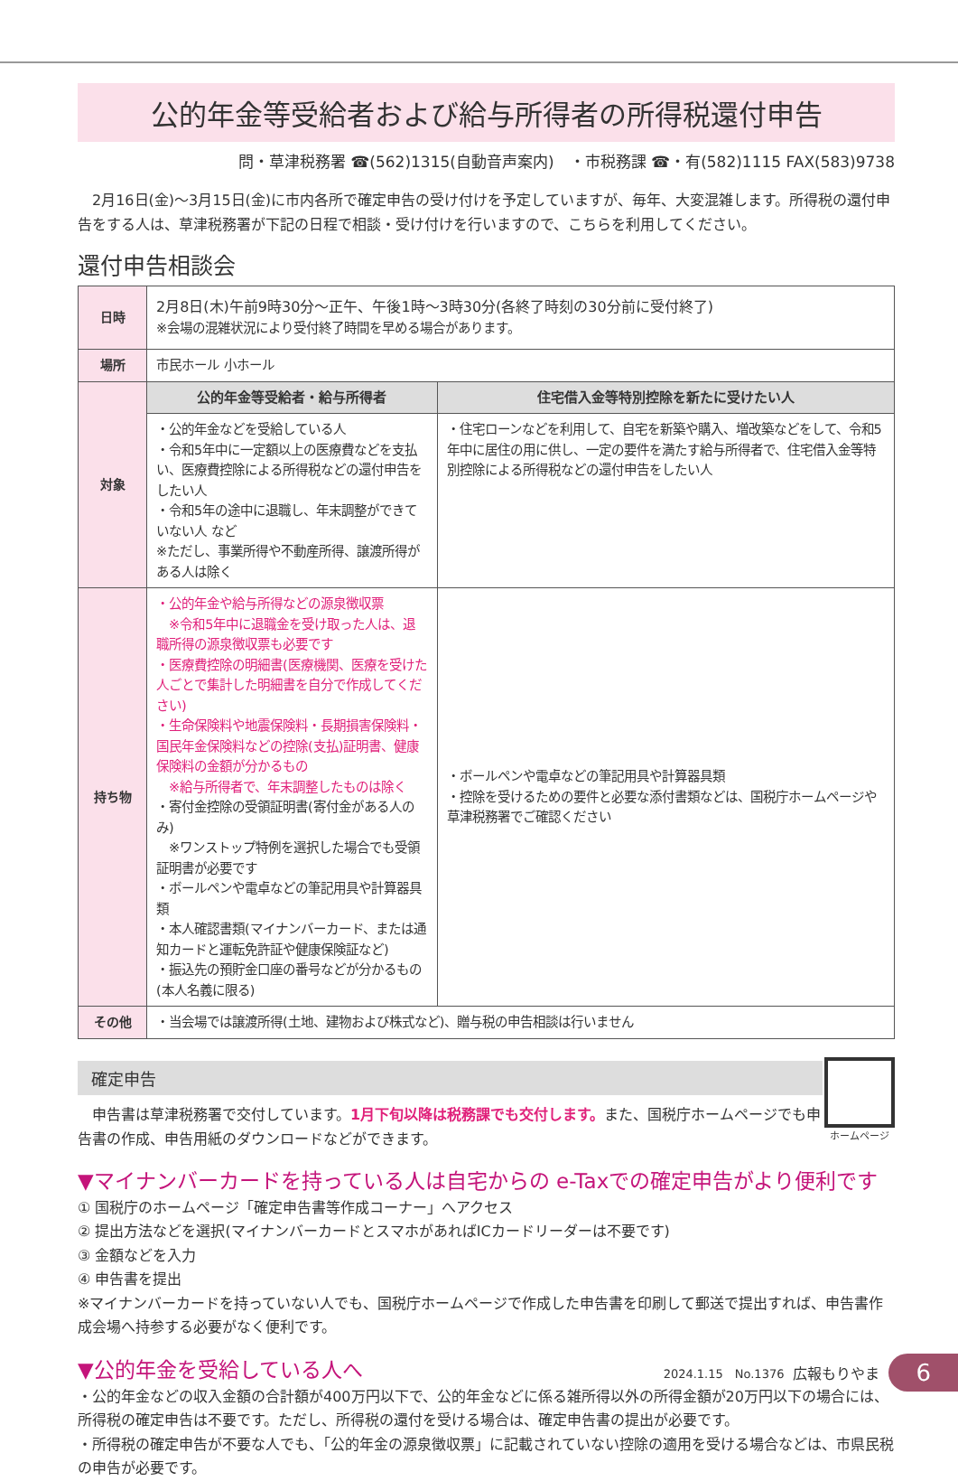公的年金等受給者および給与所得者の所得税還付申告
問・草津税務署 ☎(562)1315(自動音声案内)　・市税務課 ☎・有(582)1115 FAX(583)9738
　2月16日(金)～3月15日(金)に市内各所で確定申告の受け付けを予定していますが、毎年、大変混雑します。所得税の還付申告をする人は、草津税務署が下記の日程で相談・受け付けを行いますので、こちらを利用してください。
還付申告相談会
| 日時 | 2月8日(木)午前9時30分～正午、午後1時～3時30分(各終了時刻の30分前に受付終了) ※会場の混雑状況により受付終了時間を早める場合があります。 | |
| 場所 | 市民ホール 小ホール | |
| 対象 | 公的年金等受給者・給与所得者 | 住宅借入金等特別控除を新たに受けたい人 |
| | ・公的年金などを受給している人 ・令和5年中に一定額以上の医療費などを支払い、医療費控除による所得税などの還付申告をしたい人 ・令和5年の途中に退職し、年末調整ができていない人 など ※ただし、事業所得や不動産所得、譲渡所得がある人は除く | ・住宅ローンなどを利用して、自宅を新築や購入、増改築などをして、令和5年中に居住の用に供し、一定の要件を満たす給与所得者で、住宅借入金等特別控除による所得税などの還付申告をしたい人 |
| 持ち物 | ・公的年金や給与所得などの源泉徴収票 ※令和5年中に退職金を受け取った人は、退職所得の源泉徴収票も必要です ・医療費控除の明細書(医療機関、医療を受けた人ごとで集計した明細書を自分で作成してください) ・生命保険料や地震保険料・長期損害保険料・国民年金保険料などの控除(支払)証明書、健康保険料の金額が分かるもの ※給与所得者で、年末調整したものは除く ・寄付金控除の受領証明書(寄付金がある人のみ) ※ワンストップ特例を選択した場合でも受領証明書が必要です ・ボールペンや電卓などの筆記用具や計算器具類 ・本人確認書類(マイナンバーカード、または通知カードと運転免許証や健康保険証など) ・振込先の預貯金口座の番号などが分かるもの(本人名義に限る) | ・ボールペンや電卓などの筆記用具や計算器具類 ・控除を受けるための要件と必要な添付書類などは、国税庁ホームページや草津税務署でご確認ください |
| その他 | ・当会場では譲渡所得(土地、建物および株式など)、贈与税の申告相談は行いません | |
確定申告
　申告書は草津税務署で交付しています。1月下旬以降は税務課でも交付します。また、国税庁ホームページでも申告書の作成、申告用紙のダウンロードなどができます。
ホームページ
▼マイナンバーカードを持っている人は自宅からの e-Taxでの確定申告がより便利です
① 国税庁のホームページ「確定申告書等作成コーナー」へアクセス
② 提出方法などを選択(マイナンバーカードとスマホがあればICカードリーダーは不要です)
③ 金額などを入力
④ 申告書を提出
※マイナンバーカードを持っていない人でも、国税庁ホームページで作成した申告書を印刷して郵送で提出すれば、申告書作成会場へ持参する必要がなく便利です。
▼公的年金を受給している人へ
・公的年金などの収入金額の合計額が400万円以下で、公的年金などに係る雑所得以外の所得金額が20万円以下の場合には、所得税の確定申告は不要です。ただし、所得税の還付を受ける場合は、確定申告書の提出が必要です。
・所得税の確定申告が不要な人でも、「公的年金の源泉徴収票」に記載されていない控除の適用を受ける場合などは、市県民税の申告が必要です。
2024.1.15　No.1376 広報もりやま 6